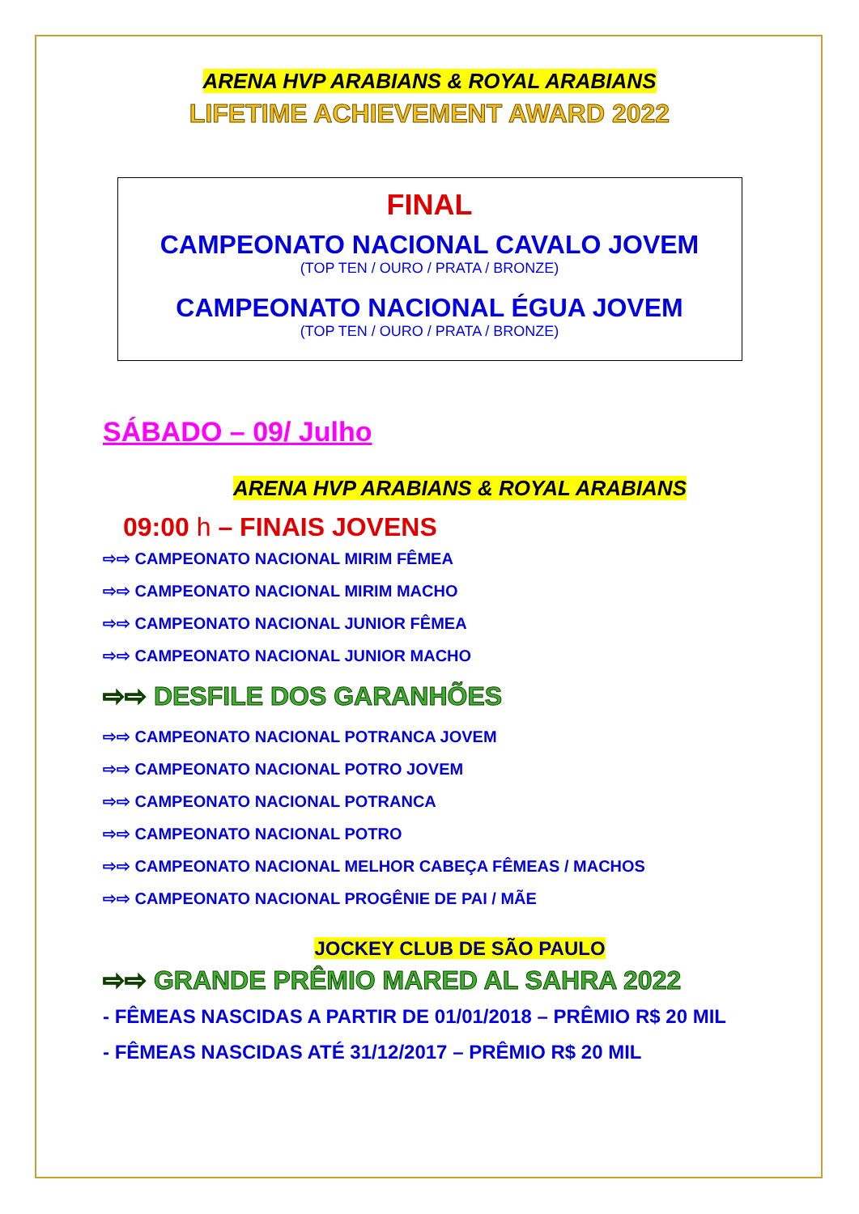ARENA HVP ARABIANS & ROYAL ARABIANS
LIFETIME ACHIEVEMENT AWARD 2022
FINAL
CAMPEONATO NACIONAL CAVALO JOVEM
(TOP TEN / OURO / PRATA / BRONZE)
CAMPEONATO NACIONAL ÉGUA JOVEM
(TOP TEN / OURO / PRATA / BRONZE)
SÁBADO – 09/ Julho
ARENA HVP ARABIANS & ROYAL ARABIANS
09:00 h – FINAIS JOVENS
⇨⇨ CAMPEONATO NACIONAL MIRIM FÊMEA
⇨⇨ CAMPEONATO NACIONAL MIRIM MACHO
⇨⇨ CAMPEONATO NACIONAL JUNIOR FÊMEA
⇨⇨ CAMPEONATO NACIONAL JUNIOR MACHO
⇨⇨ DESFILE DOS GARANHÕES
⇨⇨ CAMPEONATO NACIONAL POTRANCA JOVEM
⇨⇨ CAMPEONATO NACIONAL POTRO JOVEM
⇨⇨ CAMPEONATO NACIONAL POTRANCA
⇨⇨ CAMPEONATO NACIONAL POTRO
⇨⇨ CAMPEONATO NACIONAL MELHOR CABEÇA FÊMEAS / MACHOS
⇨⇨ CAMPEONATO NACIONAL PROGÊNIE DE PAI / MÃE
JOCKEY CLUB DE SÃO PAULO
⇨⇨ GRANDE PRÊMIO MARED AL SAHRA 2022
- FÊMEAS NASCIDAS A PARTIR DE 01/01/2018 – PRÊMIO R$ 20 MIL
- FÊMEAS NASCIDAS ATÉ 31/12/2017 – PRÊMIO R$ 20 MIL